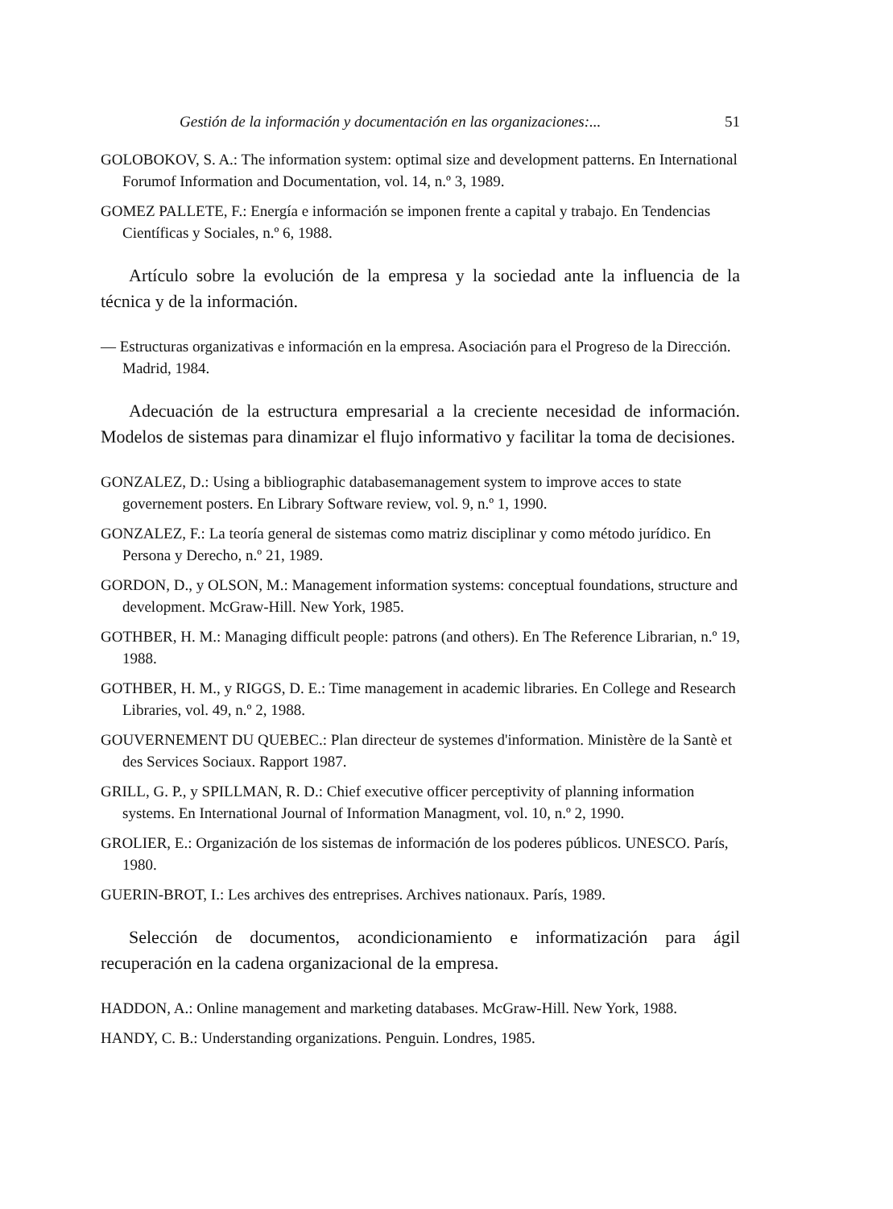Gestión de la información y documentación en las organizaciones:... 51
GOLOBOKOV, S. A.: The information system: optimal size and development patterns. En International Forumof Information and Documentation, vol. 14, n.º 3, 1989.
GOMEZ PALLETE, F.: Energía e información se imponen frente a capital y trabajo. En Tendencias Científicas y Sociales, n.º 6, 1988.
Artículo sobre la evolución de la empresa y la sociedad ante la influencia de la técnica y de la información.
— Estructuras organizativas e información en la empresa. Asociación para el Progreso de la Dirección. Madrid, 1984.
Adecuación de la estructura empresarial a la creciente necesidad de información. Modelos de sistemas para dinamizar el flujo informativo y facilitar la toma de decisiones.
GONZALEZ, D.: Using a bibliographic databasemanagement system to improve acces to state governement posters. En Library Software review, vol. 9, n.º 1, 1990.
GONZALEZ, F.: La teoría general de sistemas como matriz disciplinar y como método jurídico. En Persona y Derecho, n.º 21, 1989.
GORDON, D., y OLSON, M.: Management information systems: conceptual foundations, structure and development. McGraw-Hill. New York, 1985.
GOTHBER, H. M.: Managing difficult people: patrons (and others). En The Reference Librarian, n.º 19, 1988.
GOTHBER, H. M., y RIGGS, D. E.: Time management in academic libraries. En College and Research Libraries, vol. 49, n.º 2, 1988.
GOUVERNEMENT DU QUEBEC.: Plan directeur de systemes d'information. Ministère de la Santè et des Services Sociaux. Rapport 1987.
GRILL, G. P., y SPILLMAN, R. D.: Chief executive officer perceptivity of planning information systems. En International Journal of Information Managment, vol. 10, n.º 2, 1990.
GROLIER, E.: Organización de los sistemas de información de los poderes públicos. UNESCO. París, 1980.
GUERIN-BROT, I.: Les archives des entreprises. Archives nationaux. París, 1989.
Selección de documentos, acondicionamiento e informatización para ágil recuperación en la cadena organizacional de la empresa.
HADDON, A.: Online management and marketing databases. McGraw-Hill. New York, 1988.
HANDY, C. B.: Understanding organizations. Penguin. Londres, 1985.